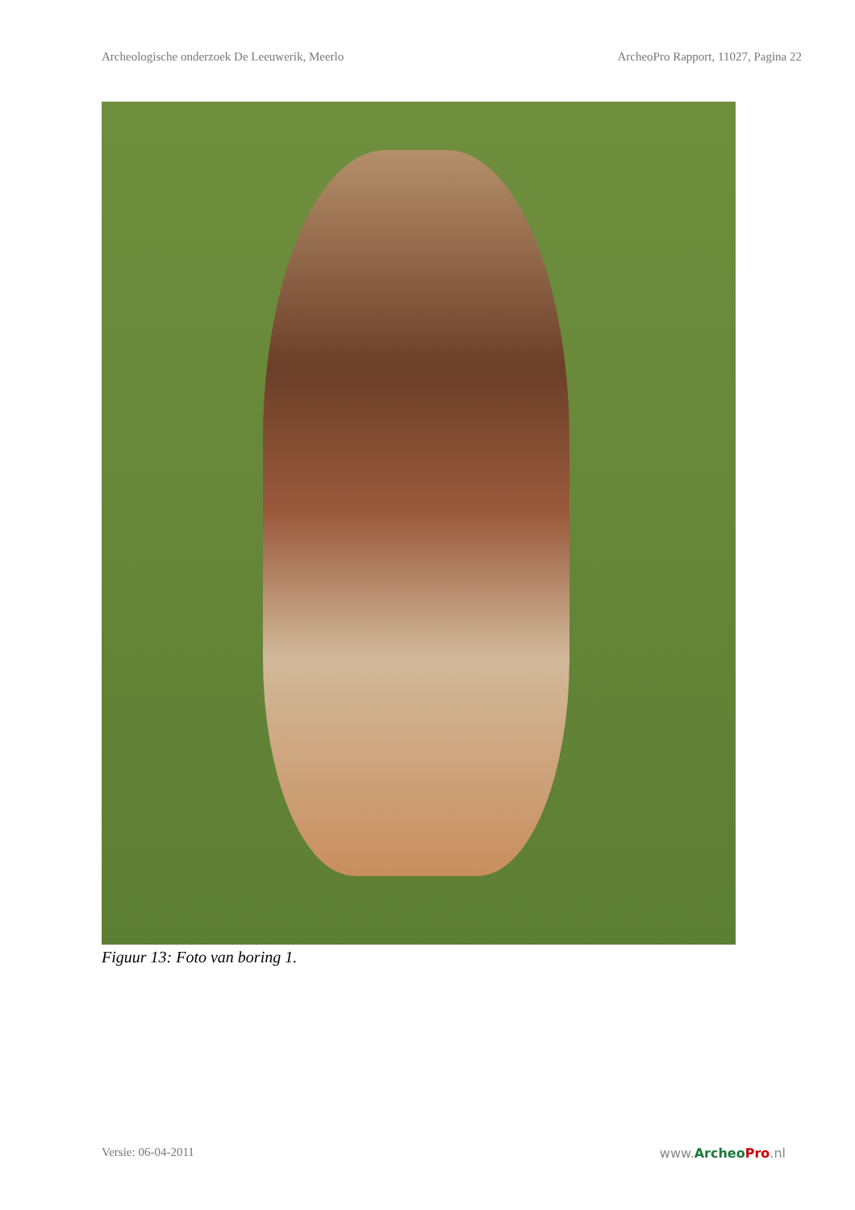Archeologische onderzoek De Leeuwerik, Meerlo ArcheoPro Rapport, 11027, Pagina 22
Figuur 13: Foto van boring 1.
Versie: 06-04-2011 www.Archeo Pro.nl